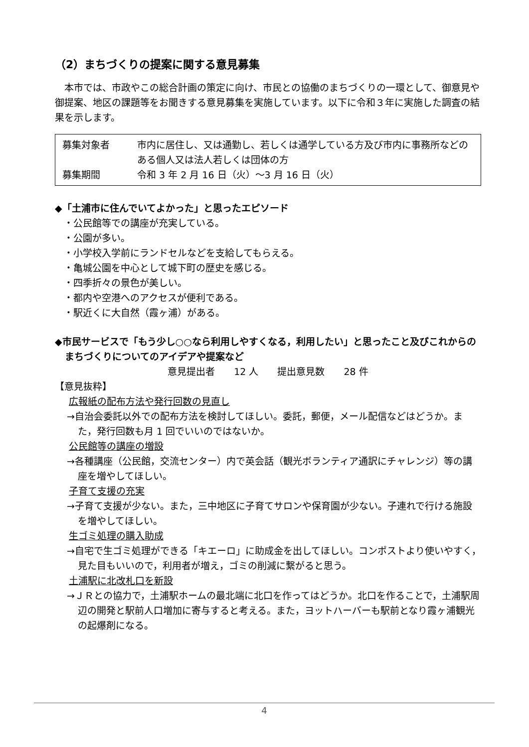（2）まちづくりの提案に関する意見募集
本市では、市政やこの総合計画の策定に向け、市民との協働のまちづくりの一環として、御意見や御提案、地区の課題等をお聞きする意見募集を実施しています。以下に令和３年に実施した調査の結果を示します。
募集対象者 市内に居住し、又は通勤し、若しくは通学している方及び市内に事務所などのある個人又は法人若しくは団体の方
募集期間 令和 3 年 2 月 16 日（火）～3 月 16 日（火）
◆「土浦市に住んでいてよかった」と思ったエピソード
・公民館等での講座が充実している。
・公園が多い。
・小学校入学前にランドセルなどを支給してもらえる。
・亀城公園を中心として城下町の歴史を感じる。
・四季折々の景色が美しい。
・都内や空港へのアクセスが便利である。
・駅近くに大自然（霞ヶ浦）がある。
◆市民サービスで「もう少し○○なら利用しやすくなる，利用したい」と思ったこと及びこれからのまちづくりについてのアイデアや提案など
意見提出者　　12 人　　提出意見数　　28 件
【意見抜粋】
広報紙の配布方法や発行回数の見直し
→自治会委託以外での配布方法を検討してほしい。委託，郵便，メール配信などはどうか。また，発行回数も月 1 回でいいのではないか。
公民館等の講座の増設
→各種講座（公民館，交流センター）内で英会話（観光ボランティア通訳にチャレンジ）等の講座を増やしてほしい。
子育て支援の充実
→子育て支援が少ない。また，三中地区に子育てサロンや保育園が少ない。子連れで行ける施設を増やしてほしい。
生ゴミ処理の購入助成
→自宅で生ゴミ処理ができる「キエーロ」に助成金を出してほしい。コンポストより使いやすく，見た目もいいので，利用者が増え，ゴミの削減に繋がると思う。
土浦駅に北改札口を新設
→ＪＲとの協力で，土浦駅ホームの最北端に北口を作ってはどうか。北口を作ることで，土浦駅周辺の開発と駅前人口増加に寄与すると考える。また，ヨットハーバーも駅前となり霞ヶ浦観光の起爆剤になる。
4